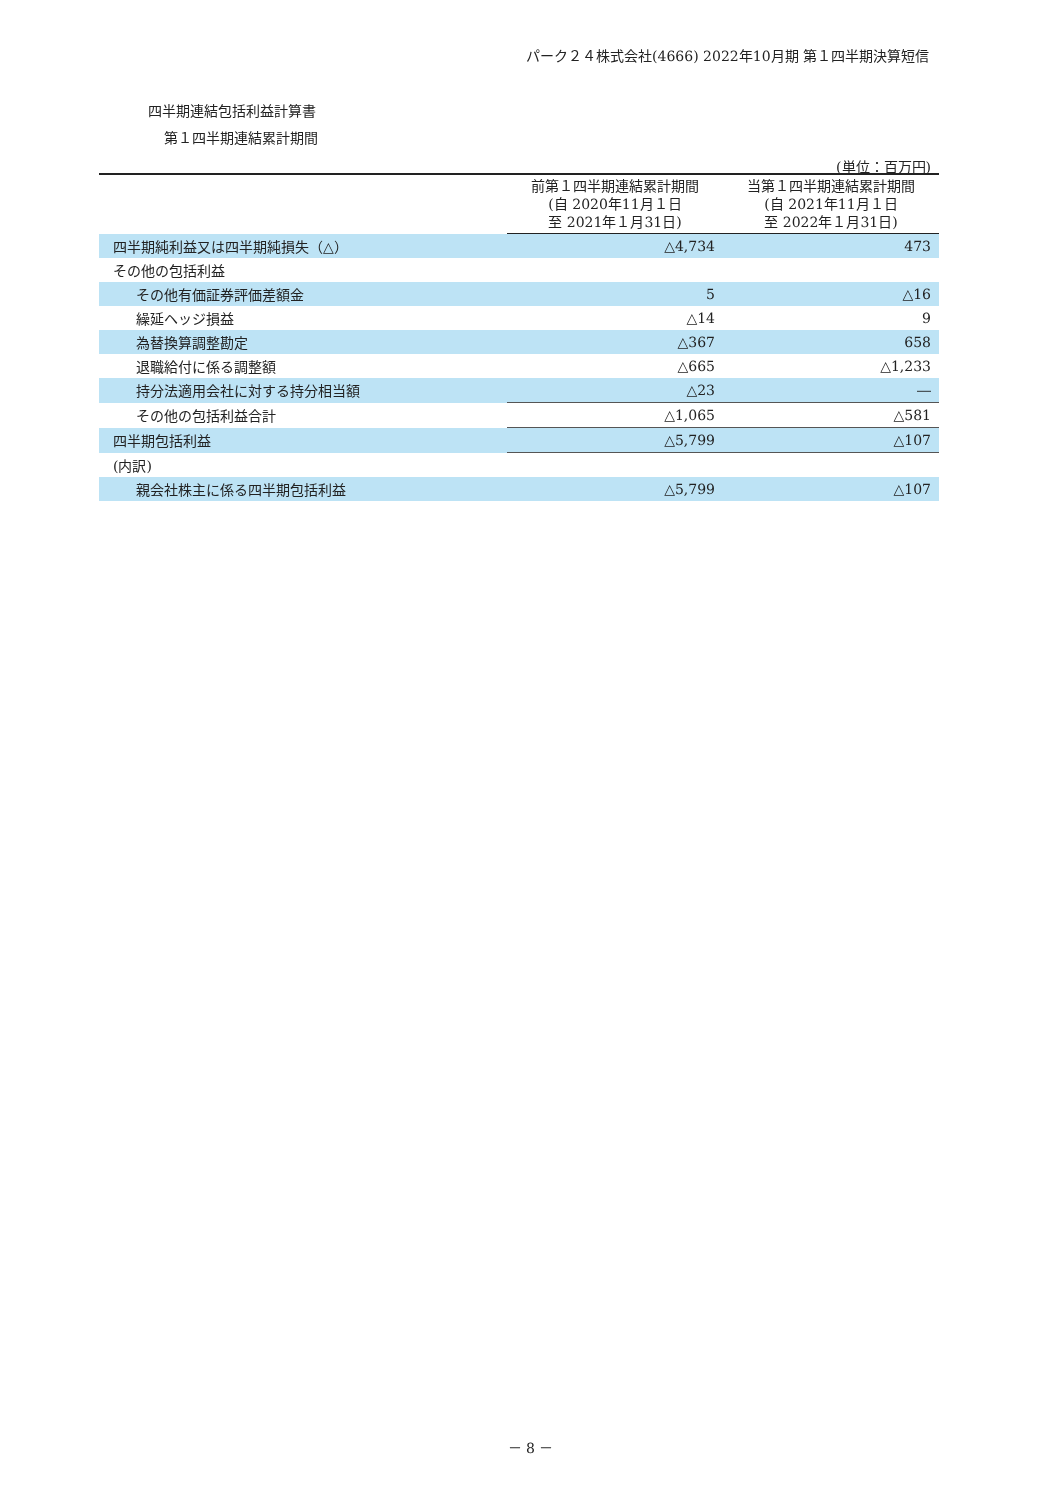パーク２４株式会社(4666) 2022年10月期 第１四半期決算短信
四半期連結包括利益計算書
第１四半期連結累計期間
(単位：百万円)
| | 前第１四半期連結累計期間 (自 2020年11月１日 至 2021年１月31日) | 当第１四半期連結累計期間 (自 2021年11月１日 至 2022年１月31日) |
| --- | --- | --- |
| 四半期純利益又は四半期純損失（△） | △4,734 | 473 |
| その他の包括利益 | | |
| その他有価証券評価差額金 | 5 | △16 |
| 繰延ヘッジ損益 | △14 | 9 |
| 為替換算調整勘定 | △367 | 658 |
| 退職給付に係る調整額 | △665 | △1,233 |
| 持分法適用会社に対する持分相当額 | △23 | ― |
| その他の包括利益合計 | △1,065 | △581 |
| 四半期包括利益 | △5,799 | △107 |
| (内訳) | | |
| 親会社株主に係る四半期包括利益 | △5,799 | △107 |
－ 8 －